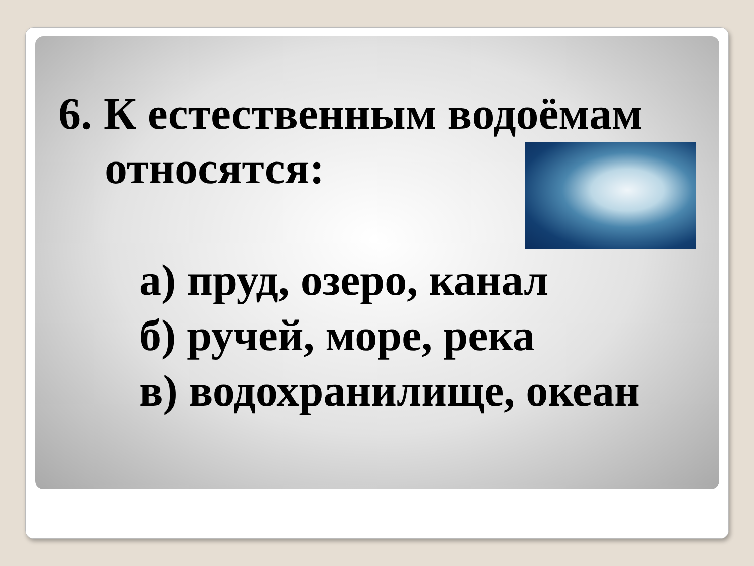6. К естественным водоёмам
относятся:
а) пруд, озеро, канал
б) ручей, море, река
в) водохранилище, океан